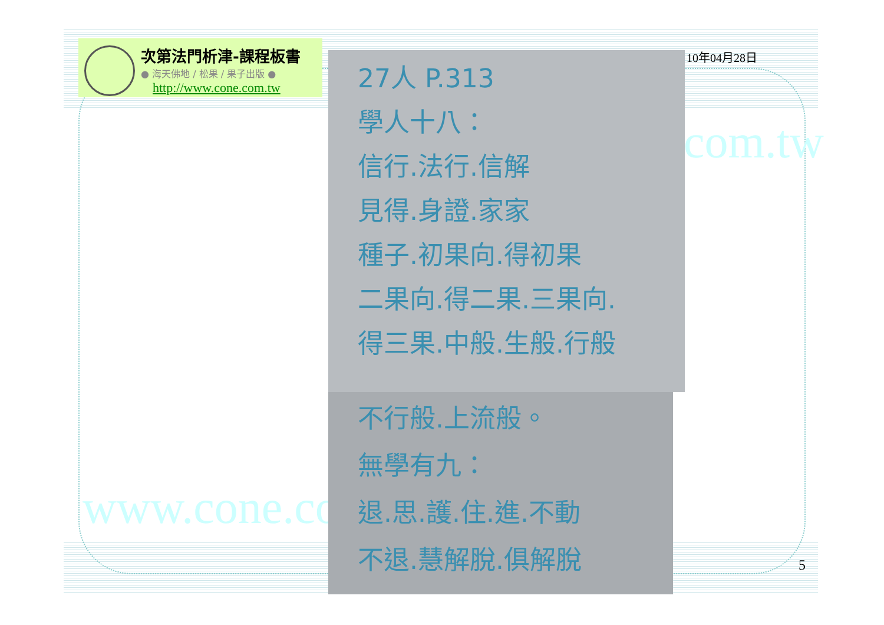www.cone.com.
com.tw
次第法門析津-課程板書
● 海天佛地 / 松果 / 果子出版 ●
http://www.cone.com.tw
10年04月28日
27人 P.313
學人十八：
信行.法行.信解
見得.身證.家家
種子.初果向.得初果
二果向.得二果.三果向.
得三果.中般.生般.行般
不行般.上流般。
無學有九：
退.思.護.住.進.不動
不退.慧解脫.俱解脫
5